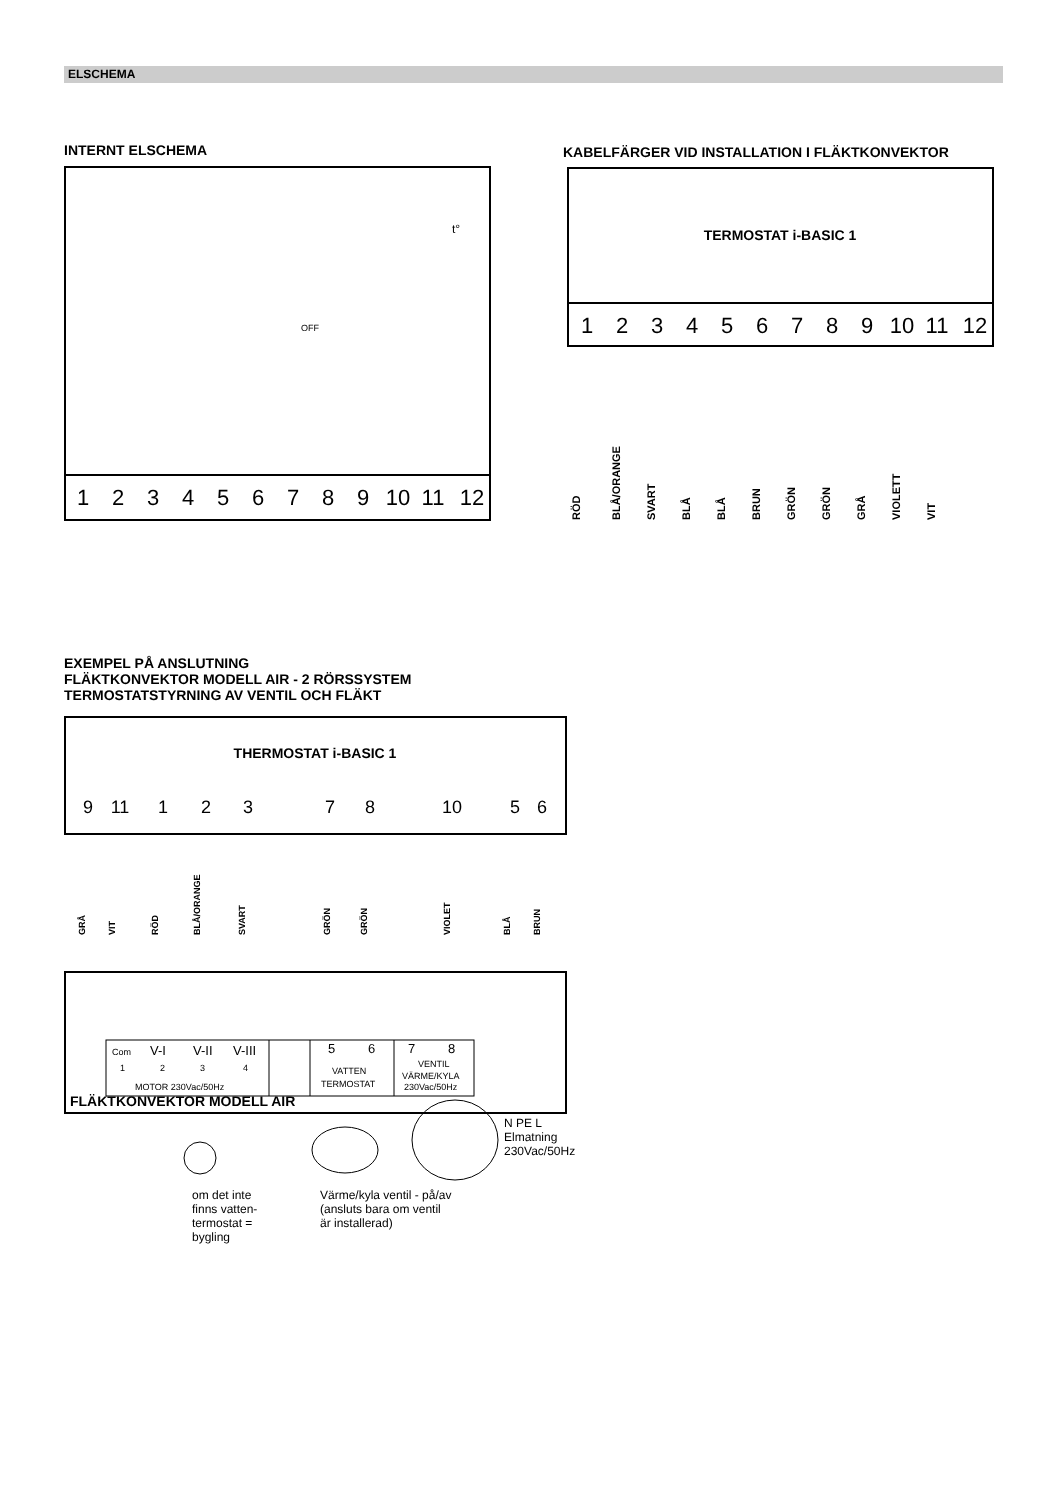ELSCHEMA
INTERNT ELSCHEMA
KABELFÄRGER VID INSTALLATION I FLÄKTKONVEKTOR
EXEMPEL PÅ ANSLUTNING
FLÄKTKONVEKTOR MODELL AIR - 2 RÖRSSYSTEM
TERMOSTATSTYRNING AV VENTIL OCH FLÄKT
1
2
3
4
5
6
7
8
9
10
11
12
1
2
3
4
5
6
7
8
9
10
11
12
TERMOSTAT i-BASIC 1
THERMOSTAT i-BASIC 1
t°
OFF
9
11
1
2
3
7
8
10
5
6
RÖD
BLÅ/ORANGE
SVART
BLÅ
BLÅ
BRUN
GRÖN
GRÖN
GRÅ
VIOLETT
VIT
GRÅ
VIT
RÖD
BLÅ/ORANGE
SVART
GRÖN
GRÖN
VIOLET
BLÅ
BRUN
Com
V-I
V-II
V-III
5
6
7
8
1
2
3
4
MOTOR 230Vac/50Hz
VATTEN
TERMOSTAT
VENTIL
VÄRME/KYLA
230Vac/50Hz
FLÄKTKONVEKTOR MODELL AIR
N PE L
Elmatning
230Vac/50Hz
om det inte
finns vatten-
termostat =
bygling
Värme/kyla ventil - på/av
(ansluts bara om ventil
är installerad)